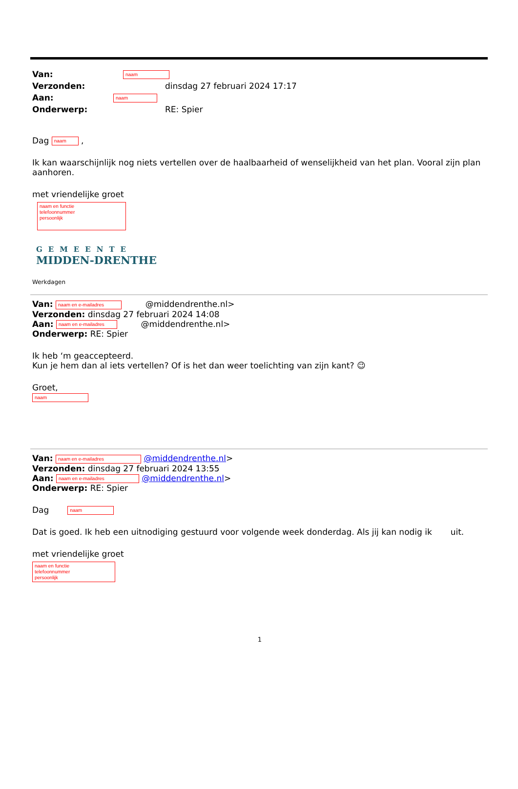Van: naam
Verzonden: dinsdag 27 februari 2024 17:17
Aan: naam
Onderwerp: RE: Spier
Dag naam ,
Ik kan waarschijnlijk nog niets vertellen over de haalbaarheid of wenselijkheid van het plan. Vooral zijn plan aanhoren.
met vriendelijke groet
naam en functie
telefoonnummer
persoonlijk
GEMEENTE
MIDDEN-DRENTHE
Werkdagen
Van: naam en e-mailadres @middendrenthe.nl>
Verzonden: dinsdag 27 februari 2024 14:08
Aan: naam en e-mailadres @middendrenthe.nl>
Onderwerp: RE: Spier
Ik heb ‘m geaccepteerd.
Kun je hem dan al iets vertellen? Of is het dan weer toelichting van zijn kant? 😉
Groet,
naam
Van: naam en e-mailadres @middendrenthe.nl>
Verzonden: dinsdag 27 februari 2024 13:55
Aan: naam en e-mailadres @middendrenthe.nl>
Onderwerp: RE: Spier
Dag naam
Dat is goed. Ik heb een uitnodiging gestuurd voor volgende week donderdag. Als jij kan nodig ik uit.
met vriendelijke groet
naam en functie
telefoonnummer
persoonlijk
1